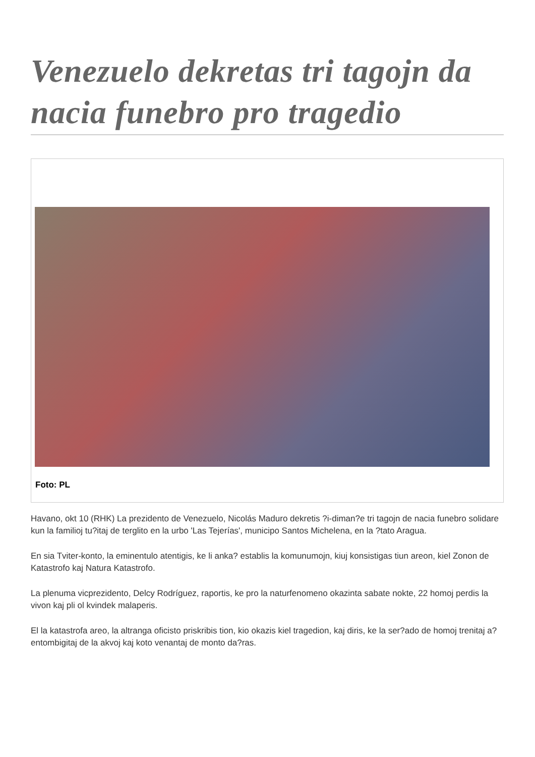Venezuelo dekretas tri tagojn da nacia funebro pro tragedio
Foto: PL
Havano, okt 10 (RHK) La prezidento de Venezuelo, Nicolás Maduro dekretis ?i-diman?e tri tagojn de nacia funebro solidare kun la familioj tu?itaj de terglito en la urbo 'Las Tejerías', municipo Santos Michelena, en la ?tato Aragua.
En sia Tviter-konto, la eminentulo atentigis, ke li anka? establis la komunumojn, kiuj konsistigas tiun areon, kiel Zonon de Katastrofo kaj Natura Katastrofo.
La plenuma vicprezidento, Delcy Rodríguez, raportis, ke pro la naturfenomeno okazinta sabate nokte, 22 homoj perdis la vivon kaj pli ol kvindek malaperis.
El la katastrofa areo, la altranga oficisto priskribis tion, kio okazis kiel tragedion, kaj diris, ke la ser?ado de homoj trenitaj a? entombigitaj de la akvoj kaj koto venantaj de monto da?ras.